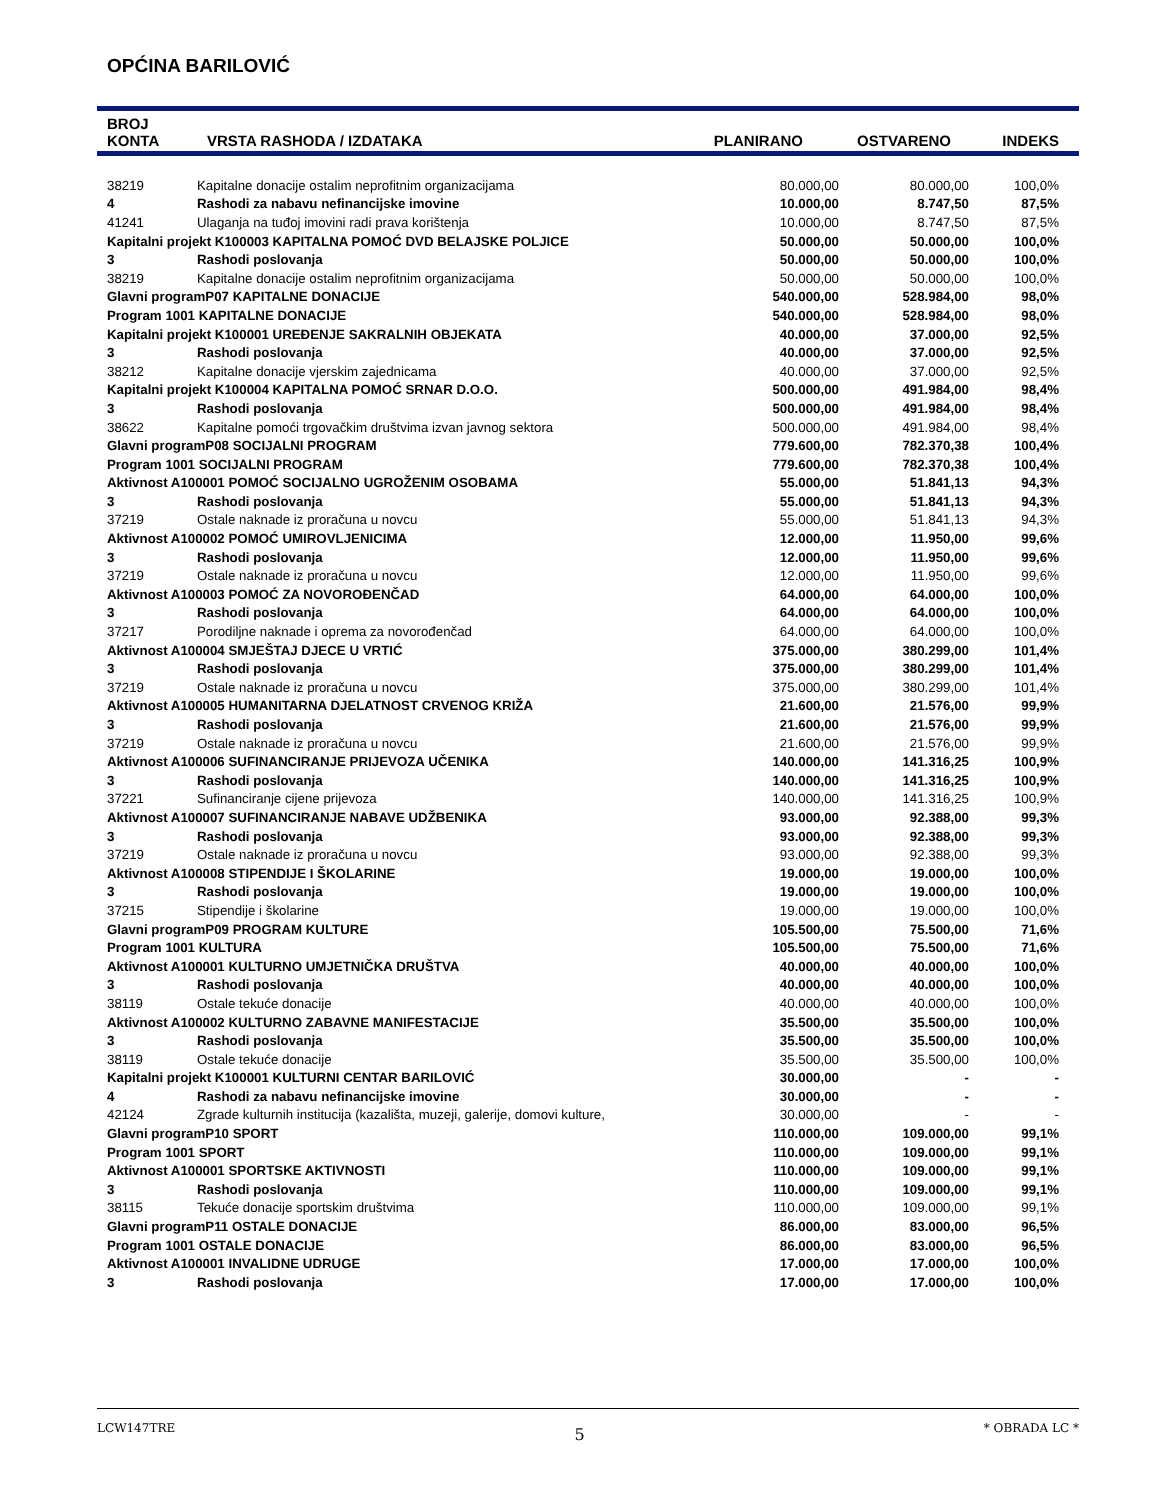OPĆINA BARILOVIĆ
| BROJ KONTA | VRSTA RASHODA / IZDATAKA | PLANIRANO | OSTVARENO | INDEKS |
| --- | --- | --- | --- | --- |
| 38219 | Kapitalne donacije ostalim neprofitnim organizacijama | 80.000,00 | 80.000,00 | 100,0% |
| 4 | Rashodi za nabavu nefinancijske imovine | 10.000,00 | 8.747,50 | 87,5% |
| 41241 | Ulaganja na tuđoj imovini radi prava korištenja | 10.000,00 | 8.747,50 | 87,5% |
| Kapitalni projekt K100003 KAPITALNA POMOĆ DVD BELAJSKE POLJICE | | 50.000,00 | 50.000,00 | 100,0% |
| 3 | Rashodi poslovanja | 50.000,00 | 50.000,00 | 100,0% |
| 38219 | Kapitalne donacije ostalim neprofitnim organizacijama | 50.000,00 | 50.000,00 | 100,0% |
| Glavni programP07 KAPITALNE DONACIJE | | 540.000,00 | 528.984,00 | 98,0% |
| Program 1001 KAPITALNE DONACIJE | | 540.000,00 | 528.984,00 | 98,0% |
| Kapitalni projekt K100001 UREĐENJE SAKRALNIH OBJEKATA | | 40.000,00 | 37.000,00 | 92,5% |
| 3 | Rashodi poslovanja | 40.000,00 | 37.000,00 | 92,5% |
| 38212 | Kapitalne donacije vjerskim zajednicama | 40.000,00 | 37.000,00 | 92,5% |
| Kapitalni projekt K100004 KAPITALNA POMOĆ SRNAR D.O.O. | | 500.000,00 | 491.984,00 | 98,4% |
| 3 | Rashodi poslovanja | 500.000,00 | 491.984,00 | 98,4% |
| 38622 | Kapitalne pomoći trgovačkim društvima izvan javnog sektora | 500.000,00 | 491.984,00 | 98,4% |
| Glavni programP08 SOCIJALNI PROGRAM | | 779.600,00 | 782.370,38 | 100,4% |
| Program 1001 SOCIJALNI PROGRAM | | 779.600,00 | 782.370,38 | 100,4% |
| Aktivnost A100001 POMOĆ SOCIJALNO UGROŽENIM OSOBAMA | | 55.000,00 | 51.841,13 | 94,3% |
| 3 | Rashodi poslovanja | 55.000,00 | 51.841,13 | 94,3% |
| 37219 | Ostale naknade iz proračuna u novcu | 55.000,00 | 51.841,13 | 94,3% |
| Aktivnost A100002 POMOĆ UMIROVLJENICIMA | | 12.000,00 | 11.950,00 | 99,6% |
| 3 | Rashodi poslovanja | 12.000,00 | 11.950,00 | 99,6% |
| 37219 | Ostale naknade iz proračuna u novcu | 12.000,00 | 11.950,00 | 99,6% |
| Aktivnost A100003 POMOĆ ZA NOVOROĐENČAD | | 64.000,00 | 64.000,00 | 100,0% |
| 3 | Rashodi poslovanja | 64.000,00 | 64.000,00 | 100,0% |
| 37217 | Porodiljne naknade i oprema za novorođenčad | 64.000,00 | 64.000,00 | 100,0% |
| Aktivnost A100004 SMJEŠTAJ DJECE U VRTIĆ | | 375.000,00 | 380.299,00 | 101,4% |
| 3 | Rashodi poslovanja | 375.000,00 | 380.299,00 | 101,4% |
| 37219 | Ostale naknade iz proračuna u novcu | 375.000,00 | 380.299,00 | 101,4% |
| Aktivnost A100005 HUMANITARNA DJELATNOST CRVENOG KRIŽA | | 21.600,00 | 21.576,00 | 99,9% |
| 3 | Rashodi poslovanja | 21.600,00 | 21.576,00 | 99,9% |
| 37219 | Ostale naknade iz proračuna u novcu | 21.600,00 | 21.576,00 | 99,9% |
| Aktivnost A100006 SUFINANCIRANJE PRIJEVOZA UČENIKA | | 140.000,00 | 141.316,25 | 100,9% |
| 3 | Rashodi poslovanja | 140.000,00 | 141.316,25 | 100,9% |
| 37221 | Sufinanciranje cijene prijevoza | 140.000,00 | 141.316,25 | 100,9% |
| Aktivnost A100007 SUFINANCIRANJE NABAVE UDŽBENIKA | | 93.000,00 | 92.388,00 | 99,3% |
| 3 | Rashodi poslovanja | 93.000,00 | 92.388,00 | 99,3% |
| 37219 | Ostale naknade iz proračuna u novcu | 93.000,00 | 92.388,00 | 99,3% |
| Aktivnost A100008 STIPENDIJE I ŠKOLARINE | | 19.000,00 | 19.000,00 | 100,0% |
| 3 | Rashodi poslovanja | 19.000,00 | 19.000,00 | 100,0% |
| 37215 | Stipendije i školarine | 19.000,00 | 19.000,00 | 100,0% |
| Glavni programP09 PROGRAM KULTURE | | 105.500,00 | 75.500,00 | 71,6% |
| Program 1001 KULTURA | | 105.500,00 | 75.500,00 | 71,6% |
| Aktivnost A100001 KULTURNO UMJETNIČKA DRUŠTVA | | 40.000,00 | 40.000,00 | 100,0% |
| 3 | Rashodi poslovanja | 40.000,00 | 40.000,00 | 100,0% |
| 38119 | Ostale tekuće donacije | 40.000,00 | 40.000,00 | 100,0% |
| Aktivnost A100002 KULTURNO ZABAVNE MANIFESTACIJE | | 35.500,00 | 35.500,00 | 100,0% |
| 3 | Rashodi poslovanja | 35.500,00 | 35.500,00 | 100,0% |
| 38119 | Ostale tekuće donacije | 35.500,00 | 35.500,00 | 100,0% |
| Kapitalni projekt K100001 KULTURNI CENTAR BARILOVIĆ | | 30.000,00 | - | - |
| 4 | Rashodi za nabavu nefinancijske imovine | 30.000,00 | - | - |
| 42124 | Zgrade kulturnih institucija (kazališta, muzeji, galerije, domovi kulture, | 30.000,00 | - | - |
| Glavni programP10 SPORT | | 110.000,00 | 109.000,00 | 99,1% |
| Program 1001 SPORT | | 110.000,00 | 109.000,00 | 99,1% |
| Aktivnost A100001 SPORTSKE AKTIVNOSTI | | 110.000,00 | 109.000,00 | 99,1% |
| 3 | Rashodi poslovanja | 110.000,00 | 109.000,00 | 99,1% |
| 38115 | Tekuće donacije sportskim društvima | 110.000,00 | 109.000,00 | 99,1% |
| Glavni programP11 OSTALE DONACIJE | | 86.000,00 | 83.000,00 | 96,5% |
| Program 1001 OSTALE DONACIJE | | 86.000,00 | 83.000,00 | 96,5% |
| Aktivnost A100001 INVALIDNE UDRUGE | | 17.000,00 | 17.000,00 | 100,0% |
| 3 | Rashodi poslovanja | 17.000,00 | 17.000,00 | 100,0% |
LCW147TRE 5 * OBRADA LC *